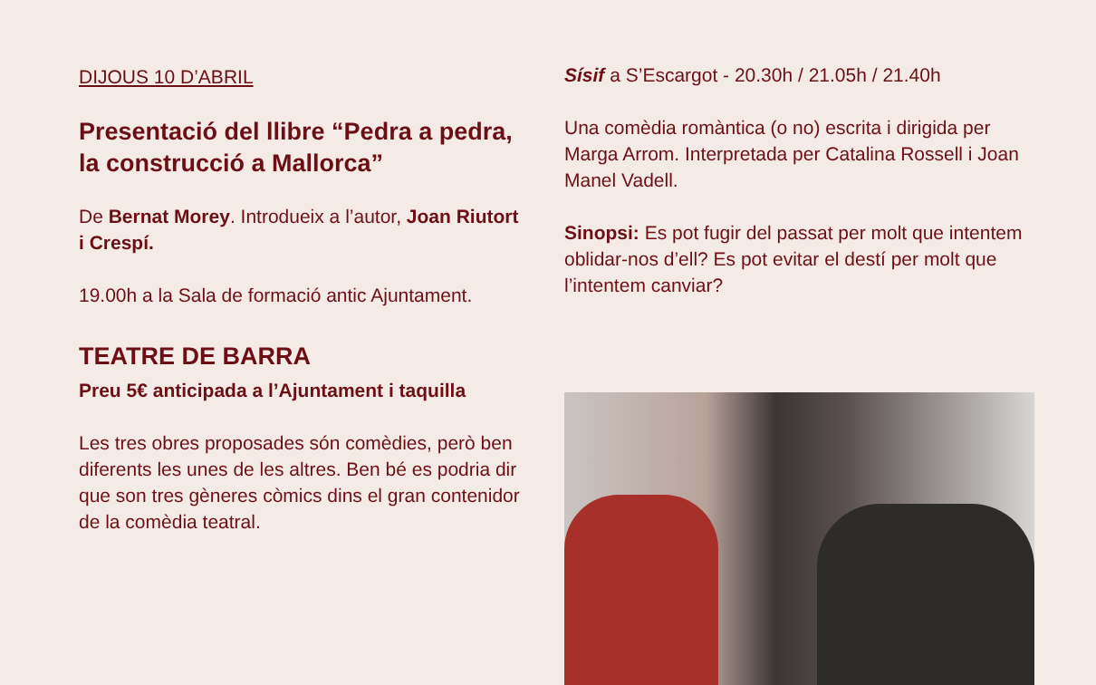DIJOUS 10 D’ABRIL
Presentació del llibre “Pedra a pedra, la construcció a Mallorca”
De Bernat Morey. Introdueix a l’autor, Joan Riutort i Crespí.
19.00h a la Sala de formació antic Ajuntament.
TEATRE DE BARRA
Preu 5€ anticipada a l’Ajuntament i taquilla
Les tres obres proposades són comèdies, però ben diferents les unes de les altres. Ben bé es podria dir que son tres gèneres còmics dins el gran contenidor de la comèdia teatral.
Sísif a S’Escargot - 20.30h / 21.05h / 21.40h
Una comèdia romàntica (o no) escrita i dirigida per Marga Arrom. Interpretada per Catalina Rossell i Joan Manel Vadell.
Sinopsi: Es pot fugir del passat per molt que intentem oblidar-nos d’ell? Es pot evitar el destí per molt que l’intentem canviar?